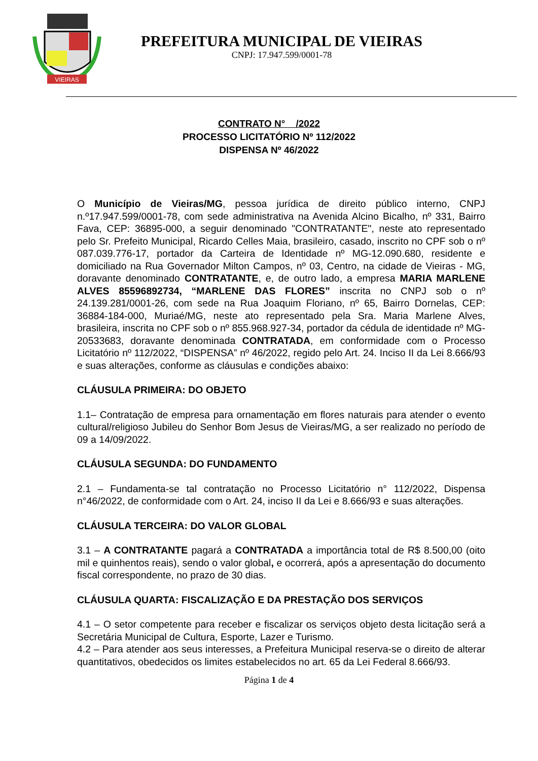VIEIRAS
PREFEITURA MUNICIPAL DE VIEIRAS
CNPJ: 17.947.599/0001-78
CONTRATO N° /2022
PROCESSO LICITATÓRIO Nº 112/2022
DISPENSA Nº 46/2022
O Município de Vieiras/MG, pessoa jurídica de direito público interno, CNPJ n.º17.947.599/0001-78, com sede administrativa na Avenida Alcino Bicalho, nº 331, Bairro Fava, CEP: 36895-000, a seguir denominado "CONTRATANTE", neste ato representado pelo Sr. Prefeito Municipal, Ricardo Celles Maia, brasileiro, casado, inscrito no CPF sob o nº 087.039.776-17, portador da Carteira de Identidade nº MG-12.090.680, residente e domiciliado na Rua Governador Milton Campos, nº 03, Centro, na cidade de Vieiras - MG, doravante denominado CONTRATANTE, e, de outro lado, a empresa MARIA MARLENE ALVES 85596892734, “MARLENE DAS FLORES” inscrita no CNPJ sob o nº 24.139.281/0001-26, com sede na Rua Joaquim Floriano, nº 65, Bairro Dornelas, CEP: 36884-184-000, Muriaé/MG, neste ato representado pela Sra. Maria Marlene Alves, brasileira, inscrita no CPF sob o nº 855.968.927-34, portador da cédula de identidade nº MG-20533683, doravante denominada CONTRATADA, em conformidade com o Processo Licitatório nº 112/2022, “DISPENSA” nº 46/2022, regido pelo Art. 24. Inciso II da Lei 8.666/93 e suas alterações, conforme as cláusulas e condições abaixo:
CLÁUSULA PRIMEIRA: DO OBJETO
1.1– Contratação de empresa para ornamentação em flores naturais para atender o evento cultural/religioso Jubileu do Senhor Bom Jesus de Vieiras/MG, a ser realizado no período de 09 a 14/09/2022.
CLÁUSULA SEGUNDA: DO FUNDAMENTO
2.1 – Fundamenta-se tal contratação no Processo Licitatório n° 112/2022, Dispensa n°46/2022, de conformidade com o Art. 24, inciso II da Lei e 8.666/93 e suas alterações.
CLÁUSULA TERCEIRA: DO VALOR GLOBAL
3.1 – A CONTRATANTE pagará a CONTRATADA a importância total de R$ 8.500,00 (oito mil e quinhentos reais), sendo o valor global, e ocorrerá, após a apresentação do documento fiscal correspondente, no prazo de 30 dias.
CLÁUSULA QUARTA: FISCALIZAÇÃO E DA PRESTAÇÃO DOS SERVIÇOS
4.1 – O setor competente para receber e fiscalizar os serviços objeto desta licitação será a Secretária Municipal de Cultura, Esporte, Lazer e Turismo.
4.2 – Para atender aos seus interesses, a Prefeitura Municipal reserva-se o direito de alterar quantitativos, obedecidos os limites estabelecidos no art. 65 da Lei Federal 8.666/93.
Página 1 de 4